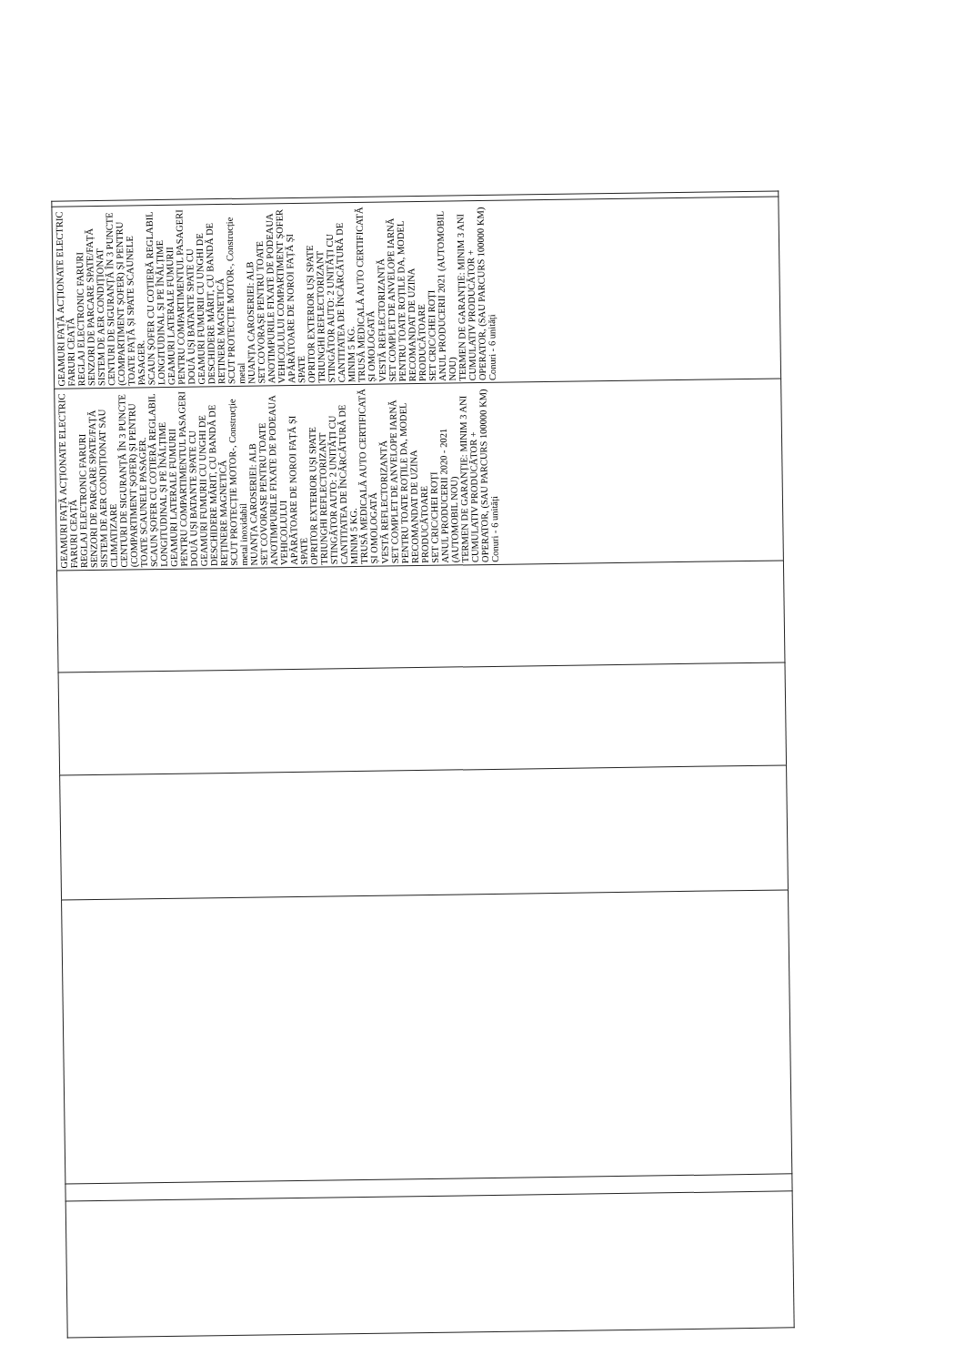| | | | | | | GEAMURI FAȚĂ ACȚIONATE ELECTRIC FARURI CEAȚĂ REGLAJ ELECTRONIC FARURI SENZORI DE PARCARE SPATE/FAȚĂ SISTEM DE AER CONDIȚIONAT SAU CLIMATIZARE CENTURI DE SIGURANȚĂ ÎN 3 PUNCTE (COMPARTIMENT ȘOFER) ȘI PENTRU TOATE SCAUNELE PASAGER. SCAUN ȘOFER CU COTIERĂ REGLABIL LONGITUDINAL ȘI PE ÎNĂLȚIME GEAMURI LATERALE FUMURII PENTRU COMPARTIMENTUL PASAGERI DOUĂ UȘI BATANTE SPATE CU GEAMURI FUMURII CU UNGHI DE DESCHIDERE MĂRIT, CU BANDĂ DE REȚINERE MAGNETICĂ SCUT PROTECȚIE MOTOR-, Construcție metal inoxidabil NUANȚA CAROSERIEI: ALB SET COVORAȘE PENTRU TOATE ANOTIMPURILE FIXATE DE PODEAUA VEHICOLULUI APĂRĂTOARE DE NOROI FAȚĂ ȘI SPATE OPRITOR EXTERIOR UȘI SPATE TRIUNGHI REFLECTORIZANT STINGĂTOR AUTO: 2 UNITĂȚI CU CANTITATEA DE ÎNCĂRCĂTURĂ DE MINIM 5 KG. TRUSĂ MEDICALĂ AUTO CERTIFICATĂ ȘI OMOLOGATĂ VESTĂ REFLECTORIZANTĂ SET COMPLET DE ANVELOPE IARNĂ PENTRU TOATE ROȚILE DA, MODEL RECOMANDAT DE UZINA PRODUCĂTOARE SET CRIC/CHEI ROȚI ANUL PRODUCERII 2020 - 2021 (AUTOMOBIL NOU) TERMEN DE GARANȚIE: MINIM 3 ANI CUMULATIV PRODUCĂTOR + OPERATOR, (SAU PARCURS 100000 KM) Conuri - 6 unități | GEAMURI FAȚĂ ACȚIONATE ELECTRIC FARURI CEAȚĂ REGLAJ ELECTRONIC FARURI SENZORI DE PARCARE SPATE/FAȚĂ SISTEM DE AER CONDIȚIONAT CENTURI DE SIGURANȚĂ ÎN 3 PUNCTE (COMPARTIMENT ȘOFER) ȘI PENTRU TOATE FAȚĂ ȘI SPATE SCAUNELE PASAGER. SCAUN ȘOFER CU COTIERĂ REGLABIL LONGITUDINAL ȘI PE ÎNĂLȚIME GEAMURI LATERALE FUMURII PENTRU COMPARTIMENTUL PASAGERI DOUĂ UȘI BATANTE SPATE CU GEAMURI FUMURII CU UNGHI DE DESCHIDERE MĂRIT, CU BANDĂ DE REȚINERE MAGNETICĂ SCUT PROTECȚIE MOTOR-, Construcție metal NUANȚA CAROSERIEI: ALB SET COVORAȘE PENTRU TOATE ANOTIMPURILE FIXATE DE PODEAUA VEHICOLULUI COMPARTIMENT ȘOFER APĂRĂTOARE DE NOROI FAȚĂ ȘI SPATE OPRITOR EXTERIOR UȘI SPATE TRIUNGHI REFLECTORIZANT STINGĂTOR AUTO: 2 UNITĂȚI CU CANTITATEA DE ÎNCĂRCĂTURĂ DE MINIM 5 KG. TRUSĂ MEDICALĂ AUTO CERTIFICATĂ ȘI OMOLOGATĂ VESTĂ REFLECTORIZANTĂ SET COMPLET DE ANVELOPE IARNĂ PENTRU TOATE ROȚILE DA, MODEL RECOMANDAT DE UZINA PRODUCĂTOARE SET CRIC/CHEI ROȚI ANUL PRODUCERII 2021 (AUTOMOBIL NOU) TERMEN DE GARANȚIE: MINIM 3 ANI CUMULATIV PRODUCĂTOR + OPERATOR, (SAU PARCURS 100000 KM) Conuri - 6 unități | |